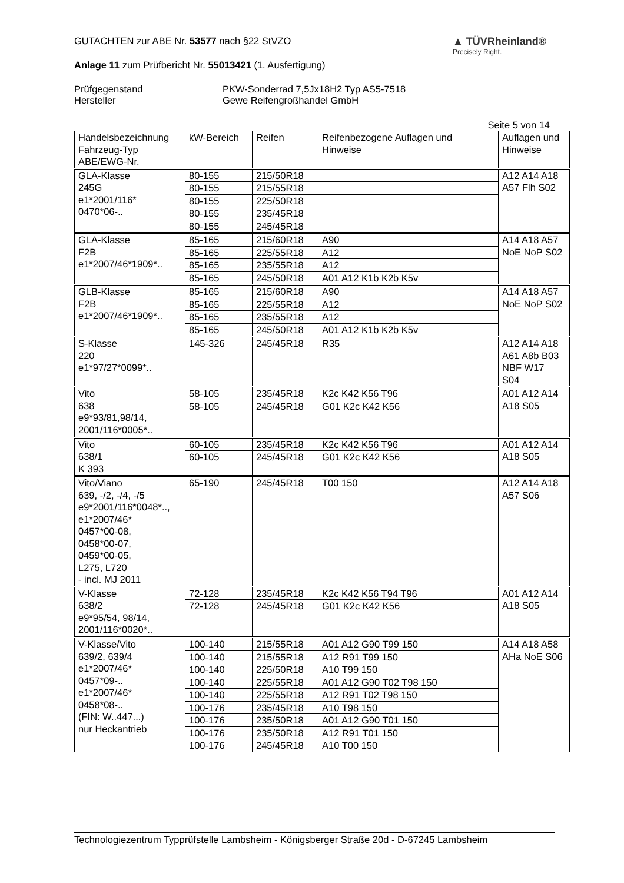GUTACHTEN zur ABE Nr. 53577 nach §22 StVZO
Anlage 11 zum Prüfbericht Nr. 55013421 (1. Ausfertigung)
▲ TÜVRheinland®
Precisely Right.
Prüfgegenstand
Hersteller
PKW-Sonderrad 7,5Jx18H2 Typ AS5-7518
Gewe Reifengroßhandel GmbH
Seite 5 von 14
| Handelsbezeichnung Fahrzeug-Typ ABE/EWG-Nr. | kW-Bereich | Reifen | Reifenbezogene Auflagen und Hinweise | Auflagen und Hinweise |
| GLA-Klasse 245G e1*2001/116* 0470*06-.. | 80-155 | 215/50R18 | | A12 A14 A18 A57 Flh S02 |
| | 80-155 | 215/55R18 | | |
| | 80-155 | 225/50R18 | | |
| | 80-155 | 235/45R18 | | |
| | 80-155 | 245/45R18 | | |
| GLA-Klasse F2B e1*2007/46*1909*.. | 85-165 | 215/60R18 | A90 | A14 A18 A57 NoE NoP S02 |
| | 85-165 | 225/55R18 | A12 | |
| | 85-165 | 235/55R18 | A12 | |
| | 85-165 | 245/50R18 | A01 A12 K1b K2b K5v | |
| GLB-Klasse F2B e1*2007/46*1909*.. | 85-165 | 215/60R18 | A90 | A14 A18 A57 NoE NoP S02 |
| | 85-165 | 225/55R18 | A12 | |
| | 85-165 | 235/55R18 | A12 | |
| | 85-165 | 245/50R18 | A01 A12 K1b K2b K5v | |
| S-Klasse 220 e1*97/27*0099*.. | 145-326 | 245/45R18 | R35 | A12 A14 A18 A61 A8b B03 NBF W17 S04 |
| Vito 638 e9*93/81,98/14, 2001/116*0005*.. | 58-105 | 235/45R18 | K2c K42 K56 T96 | A01 A12 A14 A18 S05 |
| | 58-105 | 245/45R18 | G01 K2c K42 K56 | |
| Vito 638/1 K 393 | 60-105 | 235/45R18 | K2c K42 K56 T96 | A01 A12 A14 A18 S05 |
| | 60-105 | 245/45R18 | G01 K2c K42 K56 | |
| Vito/Viano 639, -/2, -/4, -/5 e9*2001/116*0048*.., e1*2007/46* 0457*00-08, 0458*00-07, 0459*00-05, L275, L720 - incl. MJ 2011 | 65-190 | 245/45R18 | T00 150 | A12 A14 A18 A57 S06 |
| V-Klasse 638/2 e9*95/54, 98/14, 2001/116*0020*.. | 72-128 | 235/45R18 | K2c K42 K56 T94 T96 | A01 A12 A14 A18 S05 |
| | 72-128 | 245/45R18 | G01 K2c K42 K56 | |
| V-Klasse/Vito 639/2, 639/4 e1*2007/46* 0457*09-.. e1*2007/46* 0458*08-.. (FIN: W..447...) nur Heckantrieb | 100-140 | 215/55R18 | A01 A12 G90 T99 150 | A14 A18 A58 AHa NoE S06 |
| | 100-140 | 215/55R18 | A12 R91 T99 150 | |
| | 100-140 | 225/50R18 | A10 T99 150 | |
| | 100-140 | 225/55R18 | A01 A12 G90 T02 T98 150 | |
| | 100-140 | 225/55R18 | A12 R91 T02 T98 150 | |
| | 100-176 | 235/45R18 | A10 T98 150 | |
| | 100-176 | 235/50R18 | A01 A12 G90 T01 150 | |
| | 100-176 | 235/50R18 | A12 R91 T01 150 | |
| | 100-176 | 245/45R18 | A10 T00 150 | |
Technologiezentrum Typprüfstelle Lambsheim - Königsberger Straße 20d - D-67245 Lambsheim